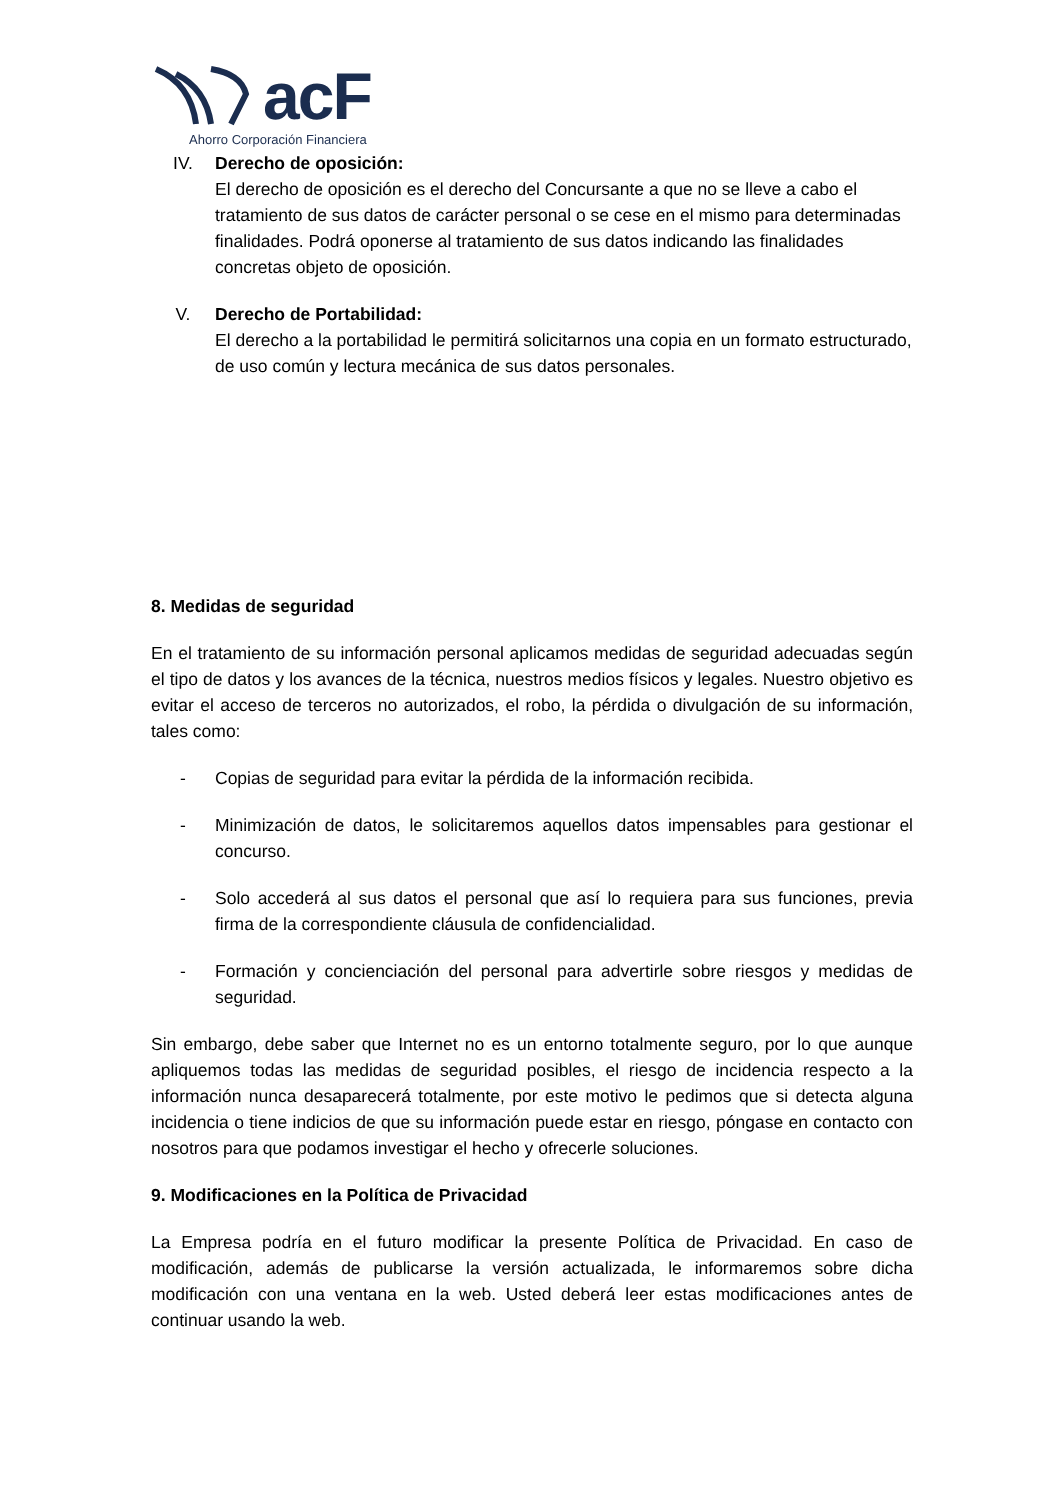acF
Ahorro Corporación Financiera
IV. Derecho de oposición:
El derecho de oposición es el derecho del Concursante a que no se lleve a cabo el tratamiento de sus datos de carácter personal o se cese en el mismo para determinadas finalidades. Podrá oponerse al tratamiento de sus datos indicando las finalidades concretas objeto de oposición.
V. Derecho de Portabilidad:
El derecho a la portabilidad le permitirá solicitarnos una copia en un formato estructurado, de uso común y lectura mecánica de sus datos personales.
8. Medidas de seguridad
En el tratamiento de su información personal aplicamos medidas de seguridad adecuadas según el tipo de datos y los avances de la técnica, nuestros medios físicos y legales. Nuestro objetivo es evitar el acceso de terceros no autorizados, el robo, la pérdida o divulgación de su información, tales como:
- Copias de seguridad para evitar la pérdida de la información recibida.
- Minimización de datos, le solicitaremos aquellos datos impensables para gestionar el concurso.
- Solo accederá al sus datos el personal que así lo requiera para sus funciones, previa firma de la correspondiente cláusula de confidencialidad.
- Formación y concienciación del personal para advertirle sobre riesgos y medidas de seguridad.
Sin embargo, debe saber que Internet no es un entorno totalmente seguro, por lo que aunque apliquemos todas las medidas de seguridad posibles, el riesgo de incidencia respecto a la información nunca desaparecerá totalmente, por este motivo le pedimos que si detecta alguna incidencia o tiene indicios de que su información puede estar en riesgo, póngase en contacto con nosotros para que podamos investigar el hecho y ofrecerle soluciones.
9. Modificaciones en la Política de Privacidad
La Empresa podría en el futuro modificar la presente Política de Privacidad. En caso de modificación, además de publicarse la versión actualizada, le informaremos sobre dicha modificación con una ventana en la web. Usted deberá leer estas modificaciones antes de continuar usando la web.